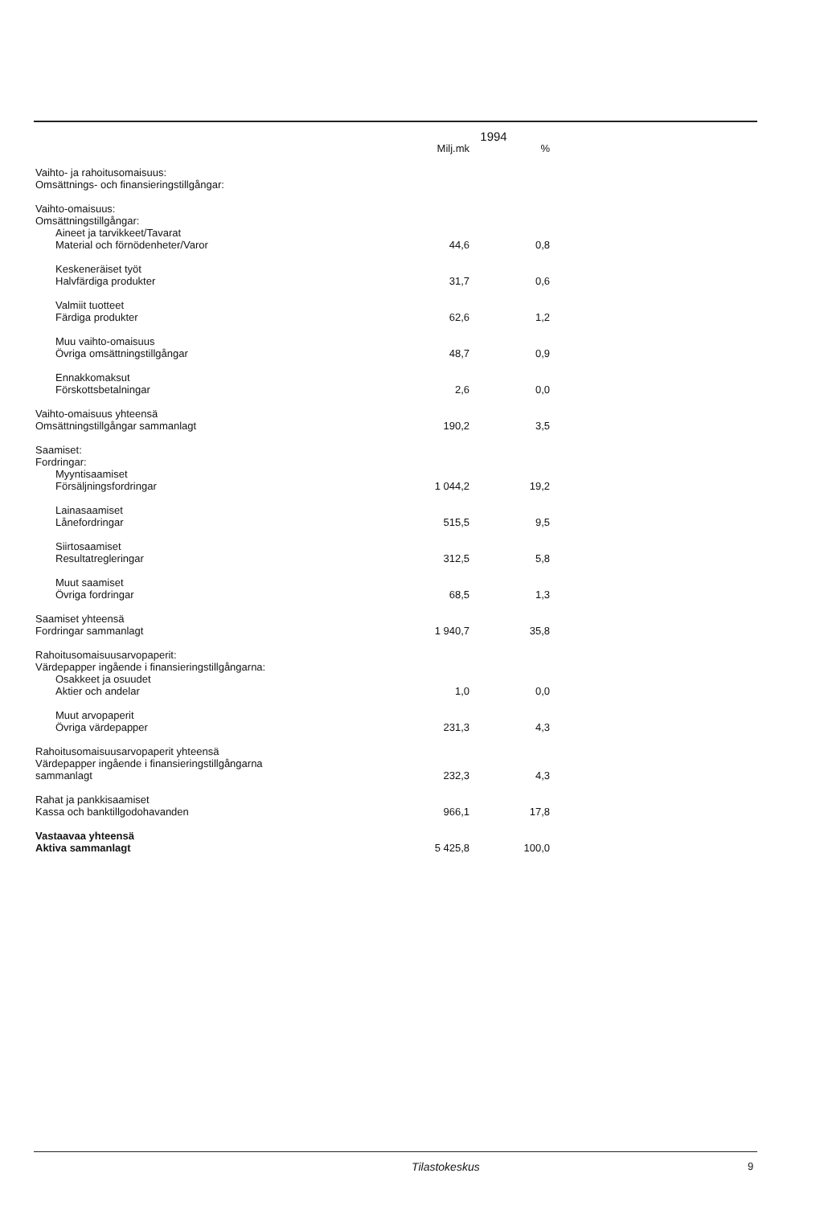| | 1994 | |
| --- | --- | --- |
| | Milj.mk | % |
| Vaihto- ja rahoitusomaisuus: Omsättnings- och finansieringstillgångar: | | |
| Vaihto-omaisuus: Omsättningstillgångar: Aineet ja tarvikkeet/Tavarat Material och förnödenheter/Varor | 44,6 | 0,8 |
| Keskeneräiset työt Halvfärdiga produkter | 31,7 | 0,6 |
| Valmiit tuotteet Färdiga produkter | 62,6 | 1,2 |
| Muu vaihto-omaisuus Övriga omsättningstillgångar | 48,7 | 0,9 |
| Ennakkomaksut Förskottsbetalningar | 2,6 | 0,0 |
| Vaihto-omaisuus yhteensä Omsättningstillgångar sammanlagt | 190,2 | 3,5 |
| Saamiset: Fordringar: Myyntisaamiset Försäljningsfordringar | 1 044,2 | 19,2 |
| Lainasaamiset Lånefordringar | 515,5 | 9,5 |
| Siirtosaamiset Resultatregleringar | 312,5 | 5,8 |
| Muut saamiset Övriga fordringar | 68,5 | 1,3 |
| Saamiset yhteensä Fordringar sammanlagt | 1 940,7 | 35,8 |
| Rahoitusomaisuusarvopaperit: Värdepapper ingående i finansieringstillgångarna: Osakkeet ja osuudet Aktier och andelar | 1,0 | 0,0 |
| Muut arvopaperit Övriga värdepapper | 231,3 | 4,3 |
| Rahoitusomaisuusarvopaperit yhteensä Värdepapper ingående i finansieringstillgångarna sammanlagt | 232,3 | 4,3 |
| Rahat ja pankkisaamiset Kassa och banktillgodohavanden | 966,1 | 17,8 |
| Vastaavaa yhteensä Aktiva sammanlagt | 5 425,8 | 100,0 |
Tilastokeskus 9